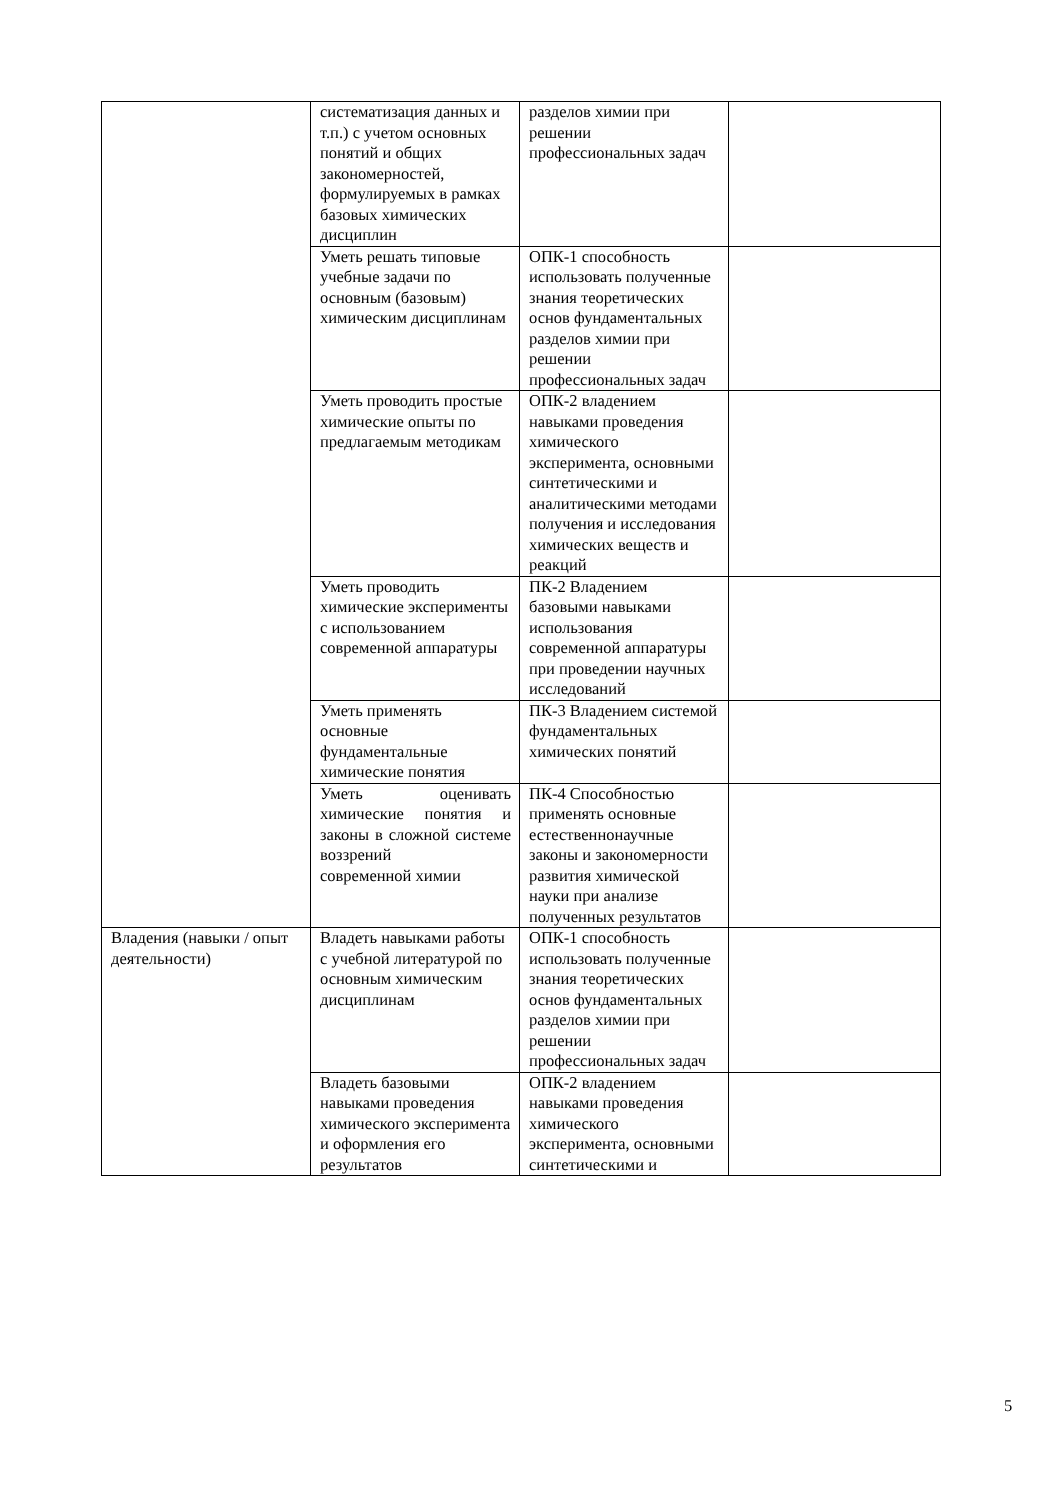| | систематизация данных и т.п.) с учетом основных понятий и общих закономерностей, формулируемых в рамках базовых химических дисциплин | разделов химии при решении профессиональных задач | |
| | Уметь решать типовые учебные задачи по основным (базовым) химическим дисциплинам | ОПК-1 способность использовать полученные знания теоретических основ фундаментальных разделов химии при решении профессиональных задач | |
| | Уметь проводить простые химические опыты по предлагаемым методикам | ОПК-2 владением навыками проведения химического эксперимента, основными синтетическими и аналитическими методами получения и исследования химических веществ и реакций | |
| | Уметь проводить химические эксперименты с использованием современной аппаратуры | ПК-2 Владением базовыми навыками использования современной аппаратуры при проведении научных исследований | |
| | Уметь применять основные фундаментальные химические понятия | ПК-3 Владением системой фундаментальных химических понятий | |
| | Уметь оценивать химические понятия и законы в сложной системе воззрений современной химии | ПК-4 Способностью применять основные естественнонаучные законы и закономерности развития химической науки при анализе полученных результатов | |
| Владения (навыки / опыт деятельности) | Владеть навыками работы с учебной литературой по основным химическим дисциплинам | ОПК-1 способность использовать полученные знания теоретических основ фундаментальных разделов химии при решении профессиональных задач | |
| | Владеть базовыми навыками проведения химического эксперимента и оформления его результатов | ОПК-2 владением навыками проведения химического эксперимента, основными синтетическими и | |
5